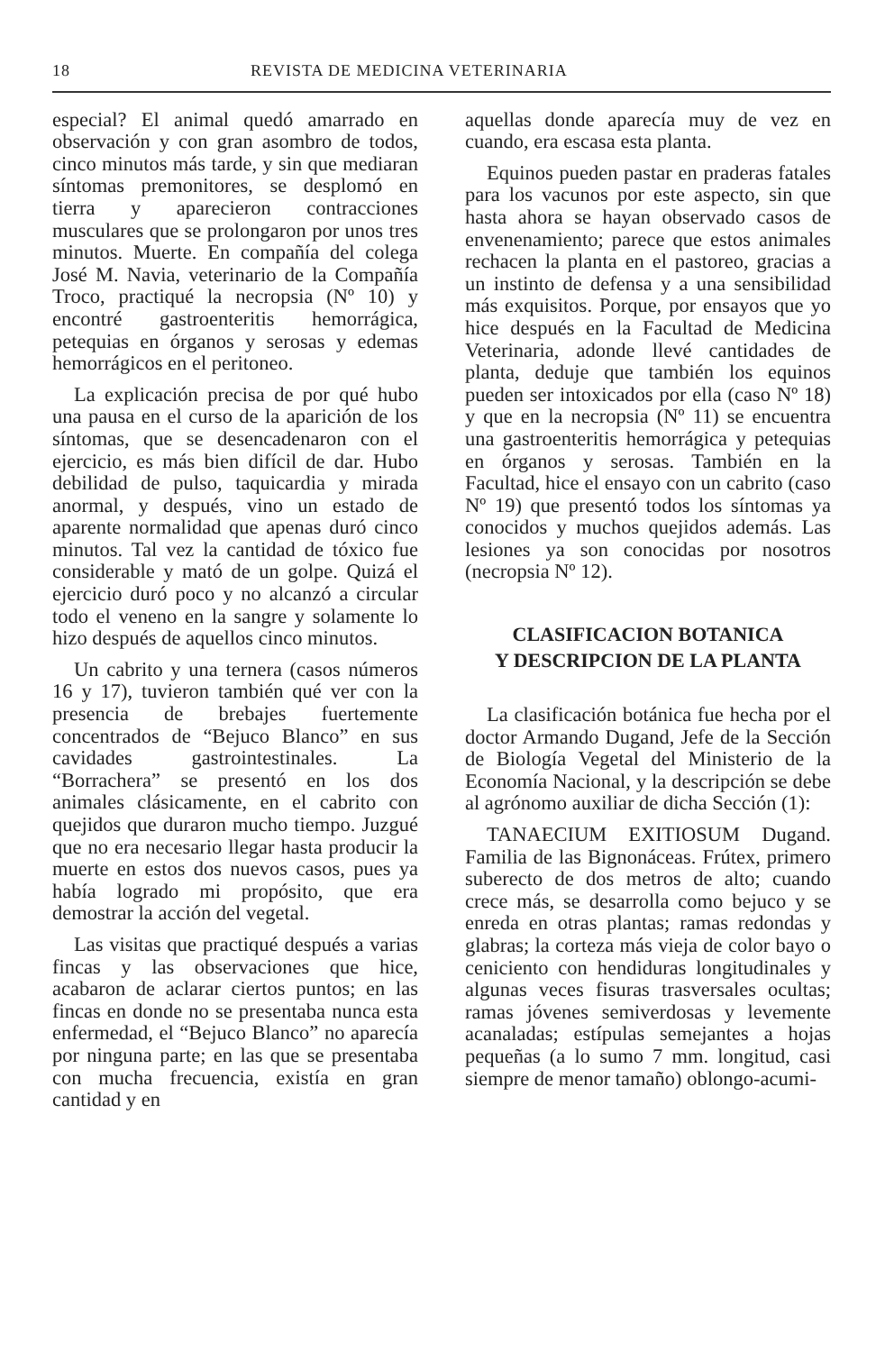18 REVISTA DE MEDICINA VETERINARIA
especial? El animal quedó amarrado en observación y con gran asombro de todos, cinco minutos más tarde, y sin que mediaran síntomas premonitores, se desplomó en tierra y aparecieron contracciones musculares que se prolongaron por unos tres minutos. Muerte. En compañía del colega José M. Navia, veterinario de la Compañía Troco, practiqué la necropsia (Nº 10) y encontré gastroenteritis hemorrágica, petequias en órganos y serosas y edemas hemorrágicos en el peritoneo.
La explicación precisa de por qué hubo una pausa en el curso de la aparición de los síntomas, que se desencadenaron con el ejercicio, es más bien difícil de dar. Hubo debilidad de pulso, taquicardia y mirada anormal, y después, vino un estado de aparente normalidad que apenas duró cinco minutos. Tal vez la cantidad de tóxico fue considerable y mató de un golpe. Quizá el ejercicio duró poco y no alcanzó a circular todo el veneno en la sangre y solamente lo hizo después de aquellos cinco minutos.
Un cabrito y una ternera (casos números 16 y 17), tuvieron también qué ver con la presencia de brebajes fuertemente concentrados de “Bejuco Blanco” en sus cavidades gastrointestinales. La “Borrachera” se presentó en los dos animales clásicamente, en el cabrito con quejidos que duraron mucho tiempo. Juzgué que no era necesario llegar hasta producir la muerte en estos dos nuevos casos, pues ya había logrado mi propósito, que era demostrar la acción del vegetal.
Las visitas que practiqué después a varias fincas y las observaciones que hice, acabaron de aclarar ciertos puntos; en las fincas en donde no se presentaba nunca esta enfermedad, el “Bejuco Blanco” no aparecía por ninguna parte; en las que se presentaba con mucha frecuencia, existía en gran cantidad y en
aquellas donde aparecía muy de vez en cuando, era escasa esta planta.
Equinos pueden pastar en praderas fatales para los vacunos por este aspecto, sin que hasta ahora se hayan observado casos de envenenamiento; parece que estos animales rechacen la planta en el pastoreo, gracias a un instinto de defensa y a una sensibilidad más exquisitos. Porque, por ensayos que yo hice después en la Facultad de Medicina Veterinaria, adonde llevé cantidades de planta, deduje que también los equinos pueden ser intoxicados por ella (caso Nº 18) y que en la necropsia (Nº 11) se encuentra una gastroenteritis hemorrágica y petequias en órganos y serosas. También en la Facultad, hice el ensayo con un cabrito (caso Nº 19) que presentó todos los síntomas ya conocidos y muchos quejidos además. Las lesiones ya son conocidas por nosotros (necropsia Nº 12).
CLASIFICACION BOTANICA
Y DESCRIPCION DE LA PLANTA
La clasificación botánica fue hecha por el doctor Armando Dugand, Jefe de la Sección de Biología Vegetal del Ministerio de la Economía Nacional, y la descripción se debe al agrónomo auxiliar de dicha Sección (1):
TANAECIUM EXITIOSUM Dugand. Familia de las Bignonáceas. Frútex, primero suberecto de dos metros de alto; cuando crece más, se desarrolla como bejuco y se enreda en otras plantas; ramas redondas y glabras; la corteza más vieja de color bayo o ceniciento con hendiduras longitudinales y algunas veces fisuras trasversales ocultas; ramas jóvenes semiverdosas y levemente acanaladas; estípulas semejantes a hojas pequeñas (a lo sumo 7 mm. longitud, casi siempre de menor tamaño) oblongo-acumi-